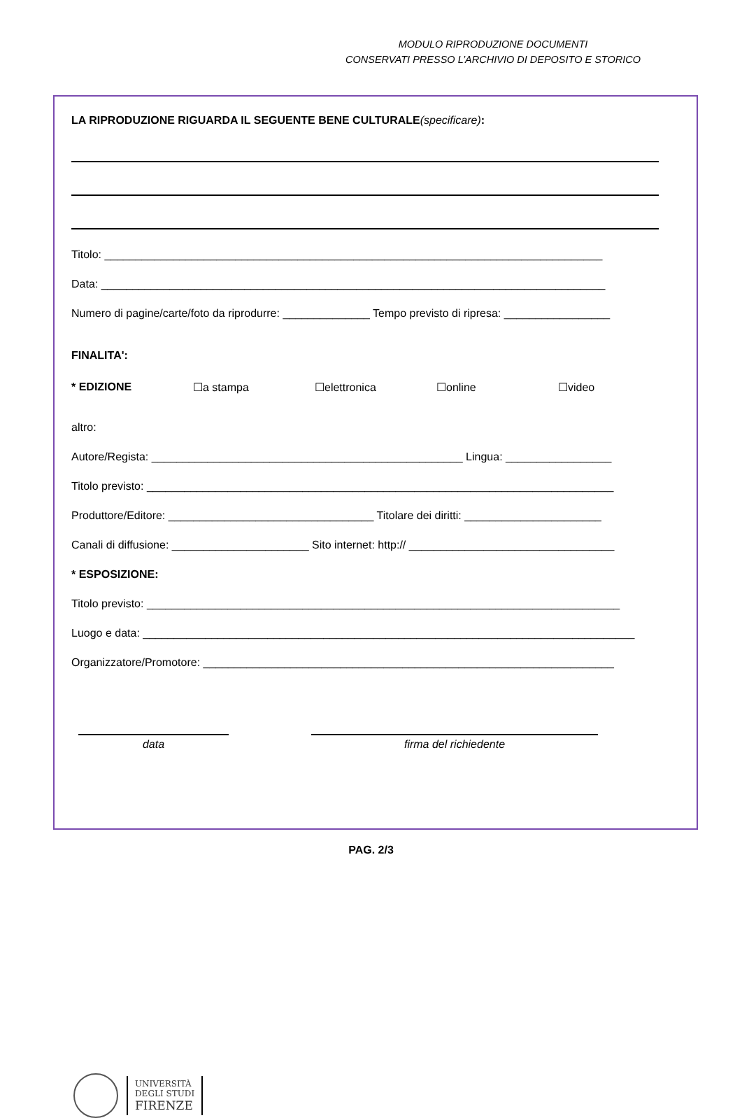MODULO RIPRODUZIONE DOCUMENTI
CONSERVATI PRESSO L’ARCHIVIO DI DEPOSITO E STORICO
LA RIPRODUZIONE RIGUARDA IL SEGUENTE BENE CULTURALE(specificare):
Titolo: ________________________________________________________________________________
Data: _________________________________________________________________________________
Numero di pagine/carte/foto da riprodurre: ______________ Tempo previsto di ripresa: _________________
FINALITA':
* EDIZIONE ☐a stampa ☐elettronica ☐online ☐video
altro:
Autore/Regista: __________________________________________________ Lingua: _________________
Titolo previsto: ___________________________________________________________________________
Produttore/Editore: _________________________________ Titolare dei diritti: ______________________
Canali di diffusione: ______________________ Sito internet: http:// _________________________________
* ESPOSIZIONE:
Titolo previsto: ____________________________________________________________________________
Luogo e data: _______________________________________________________________________________
Organizzatore/Promotore: __________________________________________________________________
data firma del richiedente
PAG. 2/3
UNIVERSITÀ
DEGLI STUDI
FIRENZE